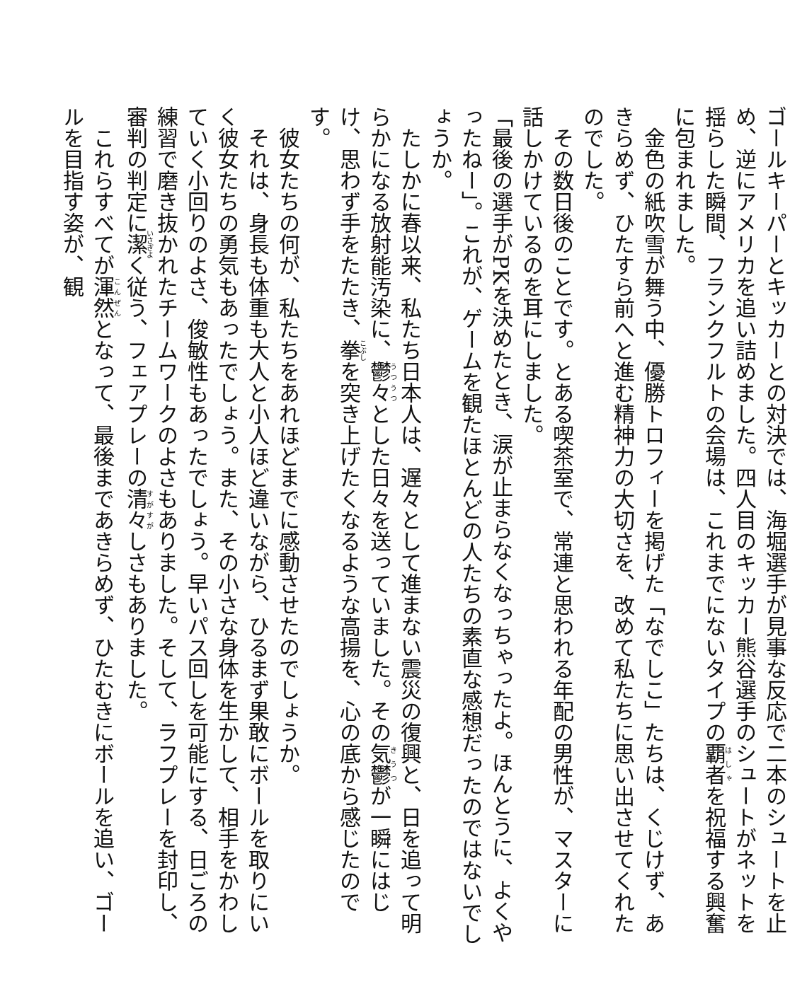ゴールキーパーとキッカーとの対決では、海堀選手が見事な反応で二本のシュートを止め、逆にアメリカを追い詰めました。四人目のキッカー熊谷選手のシュートがネットを揺らした瞬間、フランクフルトの会場は、これまでにないタイプの覇者を祝福する興奮に包まれました。
　金色の紙吹雪が舞う中、優勝トロフィーを掲げた「なでしこ」たちは、くじけず、あきらめず、ひたすら前へと進む精神力の大切さを、改めて私たちに思い出させてくれたのでした。
　その数日後のことです。とある喫茶室で、常連と思われる年配の男性が、マスターに話しかけているのを耳にしました。
「最後の選手がPKを決めたとき、涙が止まらなくなっちゃったよ。ほんとうに、よくやったねー」。これが、ゲームを観たほとんどの人たちの素直な感想だったのではないでしょうか。
　たしかに春以来、私たち日本人は、遅々として進まない震災の復興と、日を追って明らかになる放射能汚染に、鬱々とした日々を送っていました。その気鬱が一瞬にはじけ、思わず手をたたき、拳を突き上げたくなるような高揚を、心の底から感じたのです。
　彼女たちの何が、私たちをあれほどまでに感動させたのでしょうか。
　それは、身長も体重も大人と小人ほど違いながら、ひるまず果敢にボールを取りにいく彼女たちの勇気もあったでしょう。また、その小さな身体を生かして、相手をかわしていく小回りのよさ、俊敏性もあったでしょう。早いパス回しを可能にする、日ごろの練習で磨き抜かれたチームワークのよさもありました。そして、ラフプレーを封印し、審判の判定に潔く従う、フェアプレーの清々しさもありました。
　これらすべてが渾然となって、最後まであきらめず、ひたむきにボールを追い、ゴールを目指す姿が、観